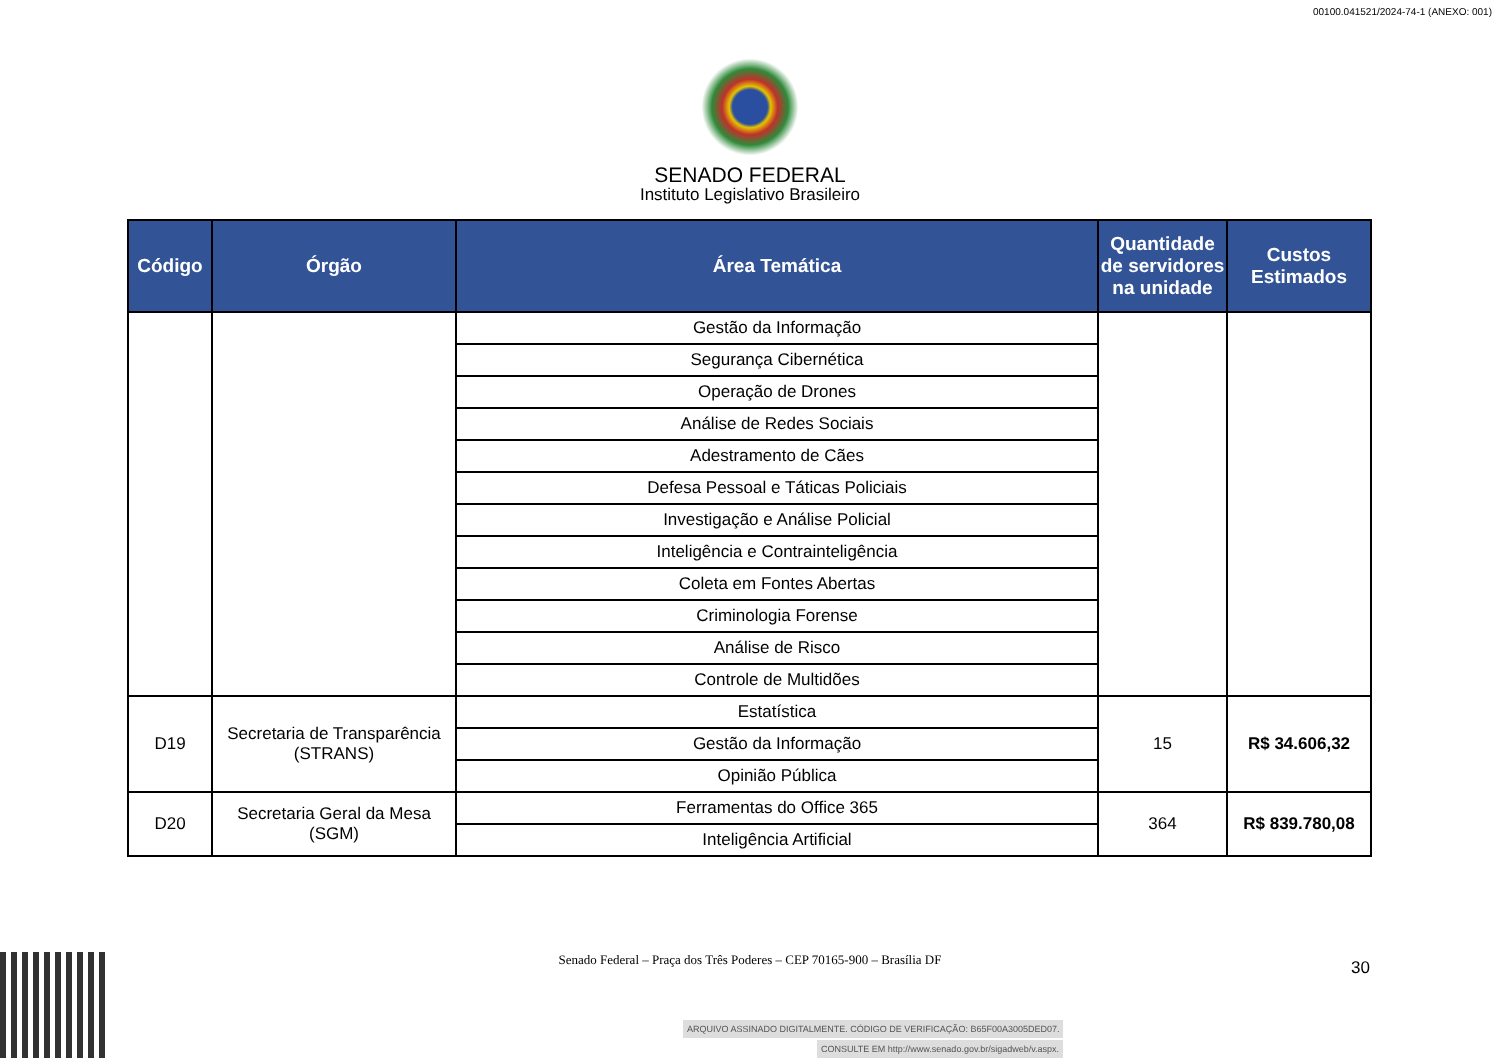00100.041521/2024-74-1 (ANEXO: 001)
SENADO FEDERAL
Instituto Legislativo Brasileiro
| Código | Órgão | Área Temática | Quantidade de servidores na unidade | Custos Estimados |
| --- | --- | --- | --- | --- |
| | | Gestão da Informação | | |
| | | Segurança Cibernética | | |
| | | Operação de Drones | | |
| | | Análise de Redes Sociais | | |
| | | Adestramento de Cães | | |
| | | Defesa Pessoal e Táticas Policiais | | |
| | | Investigação e Análise Policial | | |
| | | Inteligência e Contrainteligência | | |
| | | Coleta em Fontes Abertas | | |
| | | Criminologia Forense | | |
| | | Análise de Risco | | |
| | | Controle de Multidões | | |
| D19 | Secretaria de Transparência (STRANS) | Estatística | 15 | R$ 34.606,32 |
| | | Gestão da Informação | | |
| | | Opinião Pública | | |
| D20 | Secretaria Geral da Mesa (SGM) | Ferramentas do Office 365 | 364 | R$ 839.780,08 |
| | | Inteligência Artificial | | |
Senado Federal – Praça dos Três Poderes – CEP 70165-900 – Brasília DF
30
ARQUIVO ASSINADO DIGITALMENTE. CÓDIGO DE VERIFICAÇÃO: B65F00A3005DED07.
CONSULTE EM http://www.senado.gov.br/sigadweb/v.aspx.